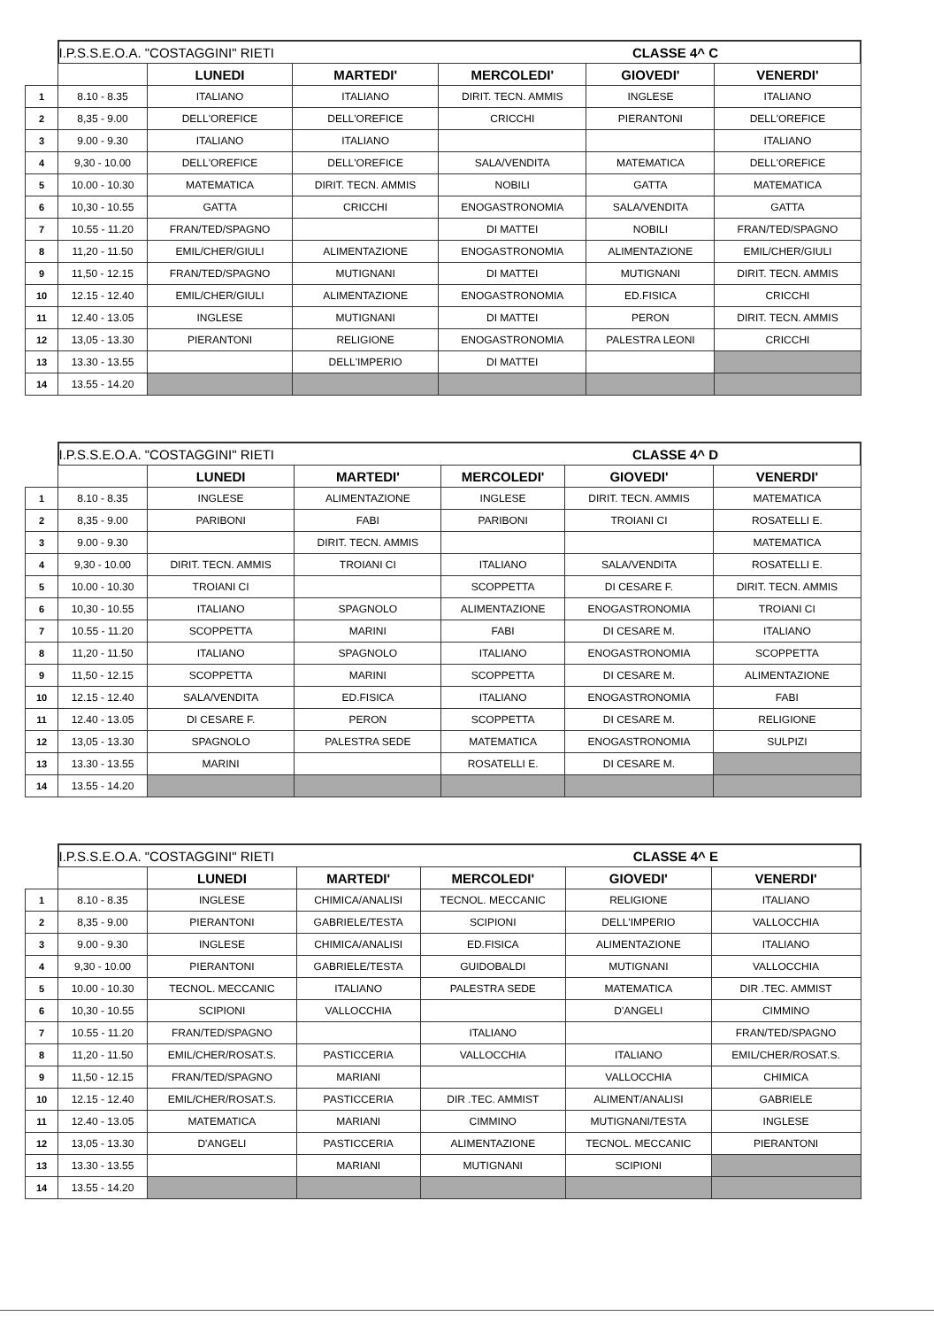| | I.P.S.S.E.O.A. "COSTAGGINI" RIETI CLASSE 4^ C | | | | | |
| | | LUNEDI | MARTEDI' | MERCOLEDI' | GIOVEDI' | VENERDI' |
| 1 | 8.10 - 8.35 | ITALIANO | ITALIANO | DIRIT. TECN. AMMIS | INGLESE | ITALIANO |
| 2 | 8,35 - 9.00 | DELL'OREFICE | DELL'OREFICE | CRICCHI | PIERANTONI | DELL'OREFICE |
| 3 | 9.00 - 9.30 | ITALIANO | ITALIANO | | | ITALIANO |
| 4 | 9,30 - 10.00 | DELL'OREFICE | DELL'OREFICE | SALA/VENDITA | MATEMATICA | DELL'OREFICE |
| 5 | 10.00 - 10.30 | MATEMATICA | DIRIT. TECN. AMMIS | NOBILI | GATTA | MATEMATICA |
| 6 | 10,30 - 10.55 | GATTA | CRICCHI | ENOGASTRONOMIA | SALA/VENDITA | GATTA |
| 7 | 10.55 - 11.20 | FRAN/TED/SPAGNO | | DI MATTEI | NOBILI | FRAN/TED/SPAGNO |
| 8 | 11,20 - 11.50 | EMIL/CHER/GIULI | ALIMENTAZIONE | ENOGASTRONOMIA | ALIMENTAZIONE | EMIL/CHER/GIULI |
| 9 | 11,50 - 12.15 | FRAN/TED/SPAGNO | MUTIGNANI | DI MATTEI | MUTIGNANI | DIRIT. TECN. AMMIS |
| 10 | 12.15 - 12.40 | EMIL/CHER/GIULI | ALIMENTAZIONE | ENOGASTRONOMIA | ED.FISICA | CRICCHI |
| 11 | 12.40 - 13.05 | INGLESE | MUTIGNANI | DI MATTEI | PERON | DIRIT. TECN. AMMIS |
| 12 | 13,05 - 13.30 | PIERANTONI | RELIGIONE | ENOGASTRONOMIA | PALESTRA LEONI | CRICCHI |
| 13 | 13.30 - 13.55 | | DELL'IMPERIO | DI MATTEI | | |
| 14 | 13.55 - 14.20 | | | | | |
| | I.P.S.S.E.O.A. "COSTAGGINI" RIETI CLASSE 4^ D | | | | | |
| | | LUNEDI | MARTEDI' | MERCOLEDI' | GIOVEDI' | VENERDI' |
| 1 | 8.10 - 8.35 | INGLESE | ALIMENTAZIONE | INGLESE | DIRIT. TECN. AMMIS | MATEMATICA |
| 2 | 8,35 - 9.00 | PARIBONI | FABI | PARIBONI | TROIANI CI | ROSATELLI E. |
| 3 | 9.00 - 9.30 | | DIRIT. TECN. AMMIS | | | MATEMATICA |
| 4 | 9,30 - 10.00 | DIRIT. TECN. AMMIS | TROIANI CI | ITALIANO | SALA/VENDITA | ROSATELLI E. |
| 5 | 10.00 - 10.30 | TROIANI CI | | SCOPPETTA | DI CESARE F. | DIRIT. TECN. AMMIS |
| 6 | 10,30 - 10.55 | ITALIANO | SPAGNOLO | ALIMENTAZIONE | ENOGASTRONOMIA | TROIANI CI |
| 7 | 10.55 - 11.20 | SCOPPETTA | MARINI | FABI | DI CESARE M. | ITALIANO |
| 8 | 11,20 - 11.50 | ITALIANO | SPAGNOLO | ITALIANO | ENOGASTRONOMIA | SCOPPETTA |
| 9 | 11,50 - 12.15 | SCOPPETTA | MARINI | SCOPPETTA | DI CESARE M. | ALIMENTAZIONE |
| 10 | 12.15 - 12.40 | SALA/VENDITA | ED.FISICA | ITALIANO | ENOGASTRONOMIA | FABI |
| 11 | 12.40 - 13.05 | DI CESARE F. | PERON | SCOPPETTA | DI CESARE M. | RELIGIONE |
| 12 | 13,05 - 13.30 | SPAGNOLO | PALESTRA SEDE | MATEMATICA | ENOGASTRONOMIA | SULPIZI |
| 13 | 13.30 - 13.55 | MARINI | | ROSATELLI E. | DI CESARE M. | |
| 14 | 13.55 - 14.20 | | | | | |
| | I.P.S.S.E.O.A. "COSTAGGINI" RIETI CLASSE 4^ E | | | | | |
| | | LUNEDI | MARTEDI' | MERCOLEDI' | GIOVEDI' | VENERDI' |
| 1 | 8.10 - 8.35 | INGLESE | CHIMICA/ANALISI | TECNOL. MECCANIC | RELIGIONE | ITALIANO |
| 2 | 8,35 - 9.00 | PIERANTONI | GABRIELE/TESTA | SCIPIONI | DELL'IMPERIO | VALLOCCHIA |
| 3 | 9.00 - 9.30 | INGLESE | CHIMICA/ANALISI | ED.FISICA | ALIMENTAZIONE | ITALIANO |
| 4 | 9,30 - 10.00 | PIERANTONI | GABRIELE/TESTA | GUIDOBALDI | MUTIGNANI | VALLOCCHIA |
| 5 | 10.00 - 10.30 | TECNOL. MECCANIC | ITALIANO | PALESTRA SEDE | MATEMATICA | DIR .TEC. AMMIST |
| 6 | 10,30 - 10.55 | SCIPIONI | VALLOCCHIA | | D'ANGELI | CIMMINO |
| 7 | 10.55 - 11.20 | FRAN/TED/SPAGNO | | ITALIANO | | FRAN/TED/SPAGNO |
| 8 | 11,20 - 11.50 | EMIL/CHER/ROSAT.S. | PASTICCERIA | VALLOCCHIA | ITALIANO | EMIL/CHER/ROSAT.S. |
| 9 | 11,50 - 12.15 | FRAN/TED/SPAGNO | MARIANI | | VALLOCCHIA | CHIMICA |
| 10 | 12.15 - 12.40 | EMIL/CHER/ROSAT.S. | PASTICCERIA | DIR .TEC. AMMIST | ALIMENT/ANALISI | GABRIELE |
| 11 | 12.40 - 13.05 | MATEMATICA | MARIANI | CIMMINO | MUTIGNANI/TESTA | INGLESE |
| 12 | 13,05 - 13.30 | D'ANGELI | PASTICCERIA | ALIMENTAZIONE | TECNOL. MECCANIC | PIERANTONI |
| 13 | 13.30 - 13.55 | | MARIANI | MUTIGNANI | SCIPIONI | |
| 14 | 13.55 - 14.20 | | | | | |